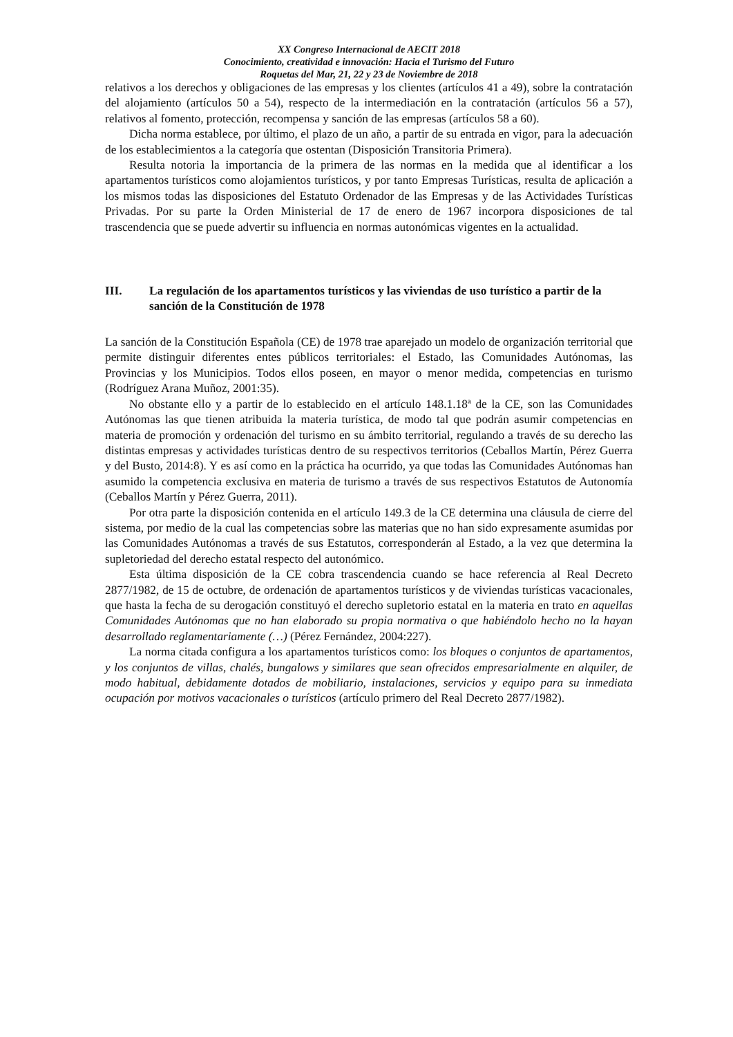XX Congreso Internacional de AECIT 2018
Conocimiento, creatividad e innovación: Hacia el Turismo del Futuro
Roquetas del Mar, 21, 22 y 23 de Noviembre de 2018
relativos a los derechos y obligaciones de las empresas y los clientes (artículos 41 a 49), sobre la contratación del alojamiento (artículos 50 a 54), respecto de la intermediación en la contratación (artículos 56 a 57), relativos al fomento, protección, recompensa y sanción de las empresas (artículos 58 a 60).
Dicha norma establece, por último, el plazo de un año, a partir de su entrada en vigor, para la adecuación de los establecimientos a la categoría que ostentan (Disposición Transitoria Primera).
Resulta notoria la importancia de la primera de las normas en la medida que al identificar a los apartamentos turísticos como alojamientos turísticos, y por tanto Empresas Turísticas, resulta de aplicación a los mismos todas las disposiciones del Estatuto Ordenador de las Empresas y de las Actividades Turísticas Privadas. Por su parte la Orden Ministerial de 17 de enero de 1967 incorpora disposiciones de tal trascendencia que se puede advertir su influencia en normas autonómicas vigentes en la actualidad.
III. La regulación de los apartamentos turísticos y las viviendas de uso turístico a partir de la sanción de la Constitución de 1978
La sanción de la Constitución Española (CE) de 1978 trae aparejado un modelo de organización territorial que permite distinguir diferentes entes públicos territoriales: el Estado, las Comunidades Autónomas, las Provincias y los Municipios. Todos ellos poseen, en mayor o menor medida, competencias en turismo (Rodríguez Arana Muñoz, 2001:35).
No obstante ello y a partir de lo establecido en el artículo 148.1.18ª de la CE, son las Comunidades Autónomas las que tienen atribuida la materia turística, de modo tal que podrán asumir competencias en materia de promoción y ordenación del turismo en su ámbito territorial, regulando a través de su derecho las distintas empresas y actividades turísticas dentro de su respectivos territorios (Ceballos Martín, Pérez Guerra y del Busto, 2014:8). Y es así como en la práctica ha ocurrido, ya que todas las Comunidades Autónomas han asumido la competencia exclusiva en materia de turismo a través de sus respectivos Estatutos de Autonomía (Ceballos Martín y Pérez Guerra, 2011).
Por otra parte la disposición contenida en el artículo 149.3 de la CE determina una cláusula de cierre del sistema, por medio de la cual las competencias sobre las materias que no han sido expresamente asumidas por las Comunidades Autónomas a través de sus Estatutos, corresponderán al Estado, a la vez que determina la supletoriedad del derecho estatal respecto del autonómico.
Esta última disposición de la CE cobra trascendencia cuando se hace referencia al Real Decreto 2877/1982, de 15 de octubre, de ordenación de apartamentos turísticos y de viviendas turísticas vacacionales, que hasta la fecha de su derogación constituyó el derecho supletorio estatal en la materia en trato en aquellas Comunidades Autónomas que no han elaborado su propia normativa o que habiéndolo hecho no la hayan desarrollado reglamentariamente (…) (Pérez Fernández, 2004:227).
La norma citada configura a los apartamentos turísticos como: los bloques o conjuntos de apartamentos, y los conjuntos de villas, chalés, bungalows y similares que sean ofrecidos empresarialmente en alquiler, de modo habitual, debidamente dotados de mobiliario, instalaciones, servicios y equipo para su inmediata ocupación por motivos vacacionales o turísticos (artículo primero del Real Decreto 2877/1982).